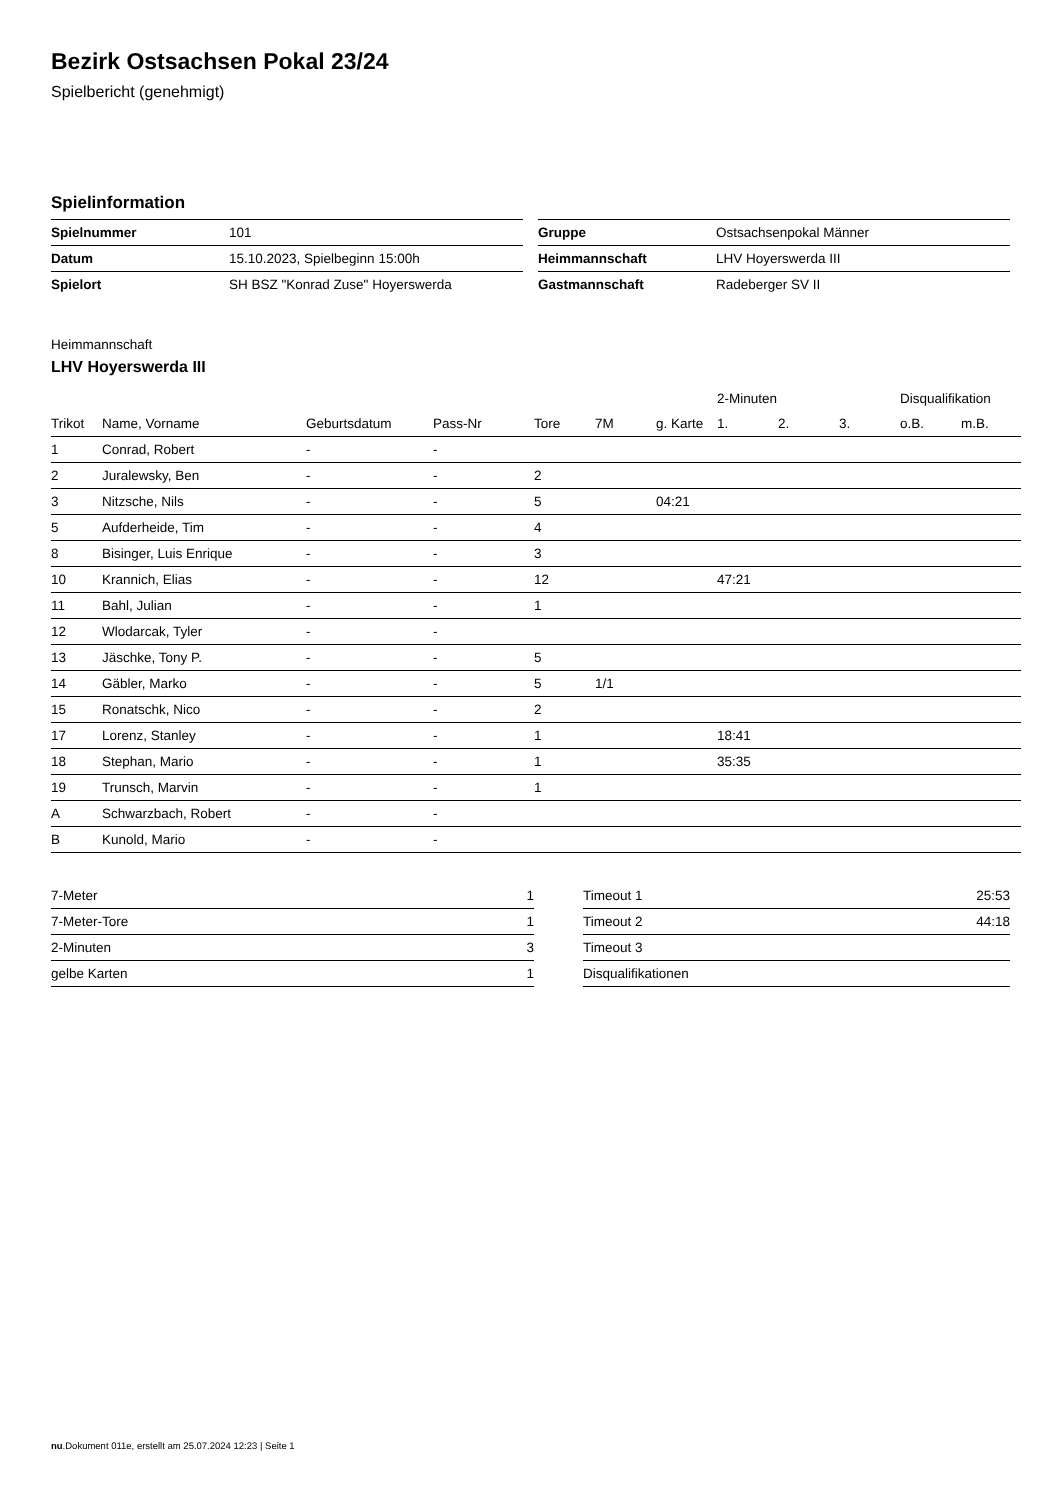Bezirk Ostsachsen Pokal 23/24
Spielbericht (genehmigt)
Spielinformation
| Spielnummer | 101 |
| Datum | 15.10.2023, Spielbeginn 15:00h |
| Spielort | SH BSZ "Konrad Zuse" Hoyerswerda |
| Gruppe | Ostsachsenpokal Männer |
| Heimmannschaft | LHV Hoyerswerda III |
| Gastmannschaft | Radeberger SV II |
Heimmannschaft
LHV Hoyerswerda III
| | | | | | | | 2-Minuten | | | Disqualifikation | |
| --- | --- | --- | --- | --- | --- | --- | --- | --- | --- | --- | --- |
| Trikot | Name, Vorname | Geburtsdatum | Pass-Nr | Tore | 7M | g. Karte | 1. | 2. | 3. | o.B. | m.B. |
| 1 | Conrad, Robert | - | - | | | | | | | | |
| 2 | Juralewsky, Ben | - | - | 2 | | | | | | | |
| 3 | Nitzsche, Nils | - | - | 5 | | 04:21 | | | | | |
| 5 | Aufderheide, Tim | - | - | 4 | | | | | | | |
| 8 | Bisinger, Luis Enrique | - | - | 3 | | | | | | | |
| 10 | Krannich, Elias | - | - | 12 | | | 47:21 | | | | |
| 11 | Bahl, Julian | - | - | 1 | | | | | | | |
| 12 | Wlodarcak, Tyler | - | - | | | | | | | | |
| 13 | Jäschke, Tony P. | - | - | 5 | | | | | | | |
| 14 | Gäbler, Marko | - | - | 5 | 1/1 | | | | | | |
| 15 | Ronatschk, Nico | - | - | 2 | | | | | | | |
| 17 | Lorenz, Stanley | - | - | 1 | | | 18:41 | | | | |
| 18 | Stephan, Mario | - | - | 1 | | | 35:35 | | | | |
| 19 | Trunsch, Marvin | - | - | 1 | | | | | | | |
| A | Schwarzbach, Robert | - | - | | | | | | | | |
| B | Kunold, Mario | - | - | | | | | | | | |
| 7-Meter | 1 |
| 7-Meter-Tore | 1 |
| 2-Minuten | 3 |
| gelbe Karten | 1 |
| Timeout 1 | 25:53 |
| Timeout 2 | 44:18 |
| Timeout 3 | |
| Disqualifikationen | |
nu.Dokument 011e, erstellt am 25.07.2024 12:23 | Seite 1